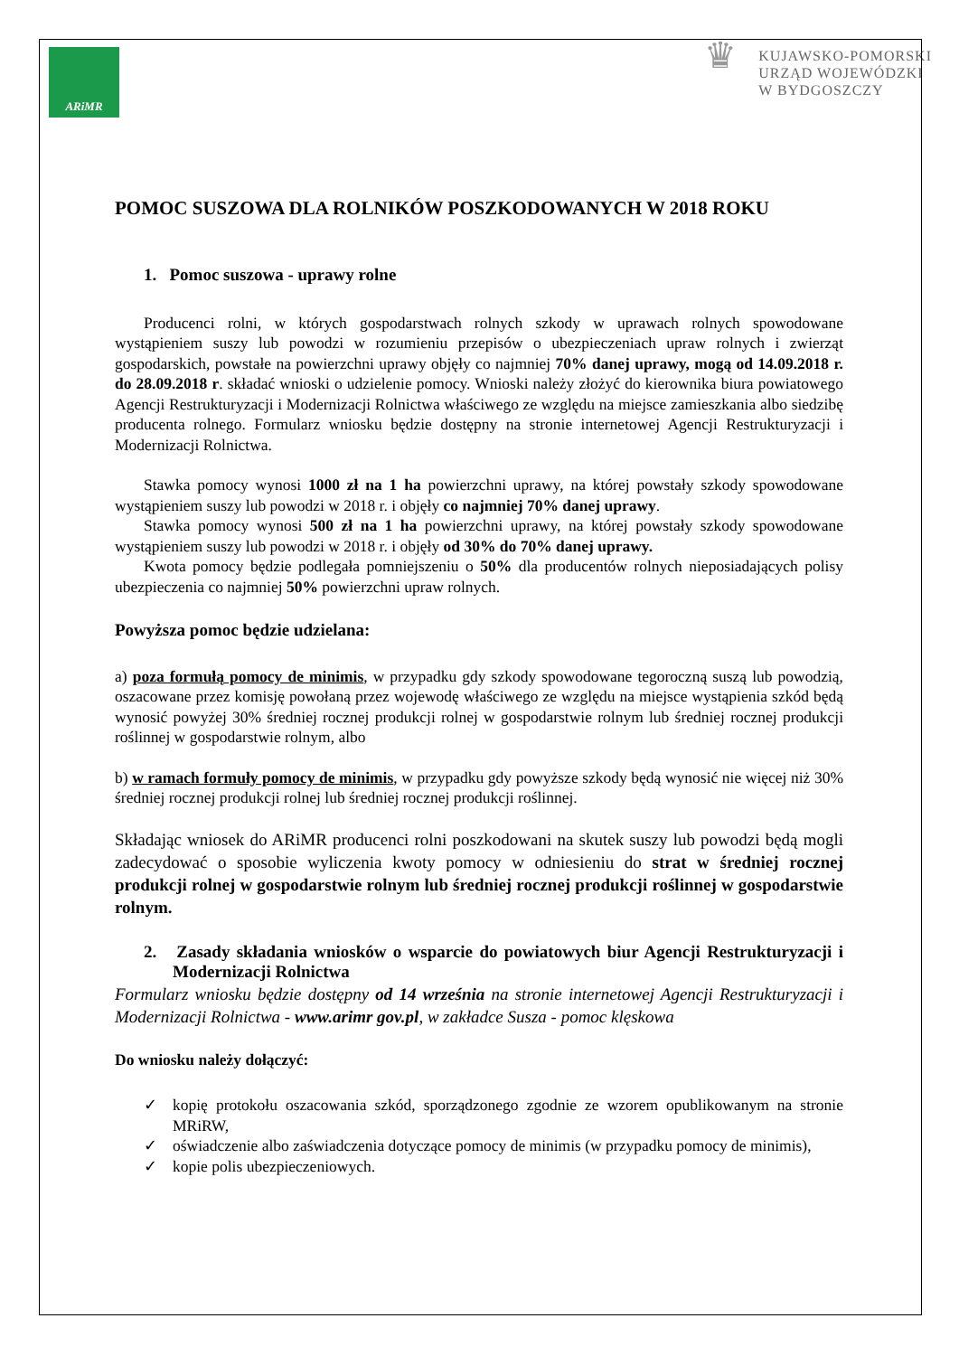ARiMR
♛
KUJAWSKO-POMORSKI
URZĄD WOJEWÓDZKI
W BYDGOSZCZY
POMOC SUSZOWA DLA ROLNIKÓW POSZKODOWANYCH W 2018 ROKU
1. Pomoc suszowa - uprawy rolne
Producenci rolni, w których gospodarstwach rolnych szkody w uprawach rolnych spowodowane wystąpieniem suszy lub powodzi w rozumieniu przepisów o ubezpieczeniach upraw rolnych i zwierząt gospodarskich, powstałe na powierzchni uprawy objęły co najmniej 70% danej uprawy, mogą od 14.09.2018 r. do 28.09.2018 r. składać wnioski o udzielenie pomocy. Wnioski należy złożyć do kierownika biura powiatowego Agencji Restrukturyzacji i Modernizacji Rolnictwa właściwego ze względu na miejsce zamieszkania albo siedzibę producenta rolnego. Formularz wniosku będzie dostępny na stronie internetowej Agencji Restrukturyzacji i Modernizacji Rolnictwa.
Stawka pomocy wynosi 1000 zł na 1 ha powierzchni uprawy, na której powstały szkody spowodowane wystąpieniem suszy lub powodzi w 2018 r. i objęły co najmniej 70% danej uprawy.
Stawka pomocy wynosi 500 zł na 1 ha powierzchni uprawy, na której powstały szkody spowodowane wystąpieniem suszy lub powodzi w 2018 r. i objęły od 30% do 70% danej uprawy.
Kwota pomocy będzie podlegała pomniejszeniu o 50% dla producentów rolnych nieposiadających polisy ubezpieczenia co najmniej 50% powierzchni upraw rolnych.
Powyższa pomoc będzie udzielana:
a) poza formułą pomocy de minimis, w przypadku gdy szkody spowodowane tegoroczną suszą lub powodzią, oszacowane przez komisję powołaną przez wojewodę właściwego ze względu na miejsce wystąpienia szkód będą wynosić powyżej 30% średniej rocznej produkcji rolnej w gospodarstwie rolnym lub średniej rocznej produkcji roślinnej w gospodarstwie rolnym, albo
b) w ramach formuły pomocy de minimis, w przypadku gdy powyższe szkody będą wynosić nie więcej niż 30% średniej rocznej produkcji rolnej lub średniej rocznej produkcji roślinnej.
Składając wniosek do ARiMR producenci rolni poszkodowani na skutek suszy lub powodzi będą mogli zadecydować o sposobie wyliczenia kwoty pomocy w odniesieniu do strat w średniej rocznej produkcji rolnej w gospodarstwie rolnym lub średniej rocznej produkcji roślinnej w gospodarstwie rolnym.
2. Zasady składania wniosków o wsparcie do powiatowych biur Agencji Restrukturyzacji i Modernizacji Rolnictwa
Formularz wniosku będzie dostępny od 14 września na stronie internetowej Agencji Restrukturyzacji i Modernizacji Rolnictwa - www.arimr gov.pl, w zakładce Susza - pomoc klęskowa
Do wniosku należy dołączyć:
✓ kopię protokołu oszacowania szkód, sporządzonego zgodnie ze wzorem opublikowanym na stronie MRiRW,
✓ oświadczenie albo zaświadczenia dotyczące pomocy de minimis (w przypadku pomocy de minimis),
✓ kopie polis ubezpieczeniowych.